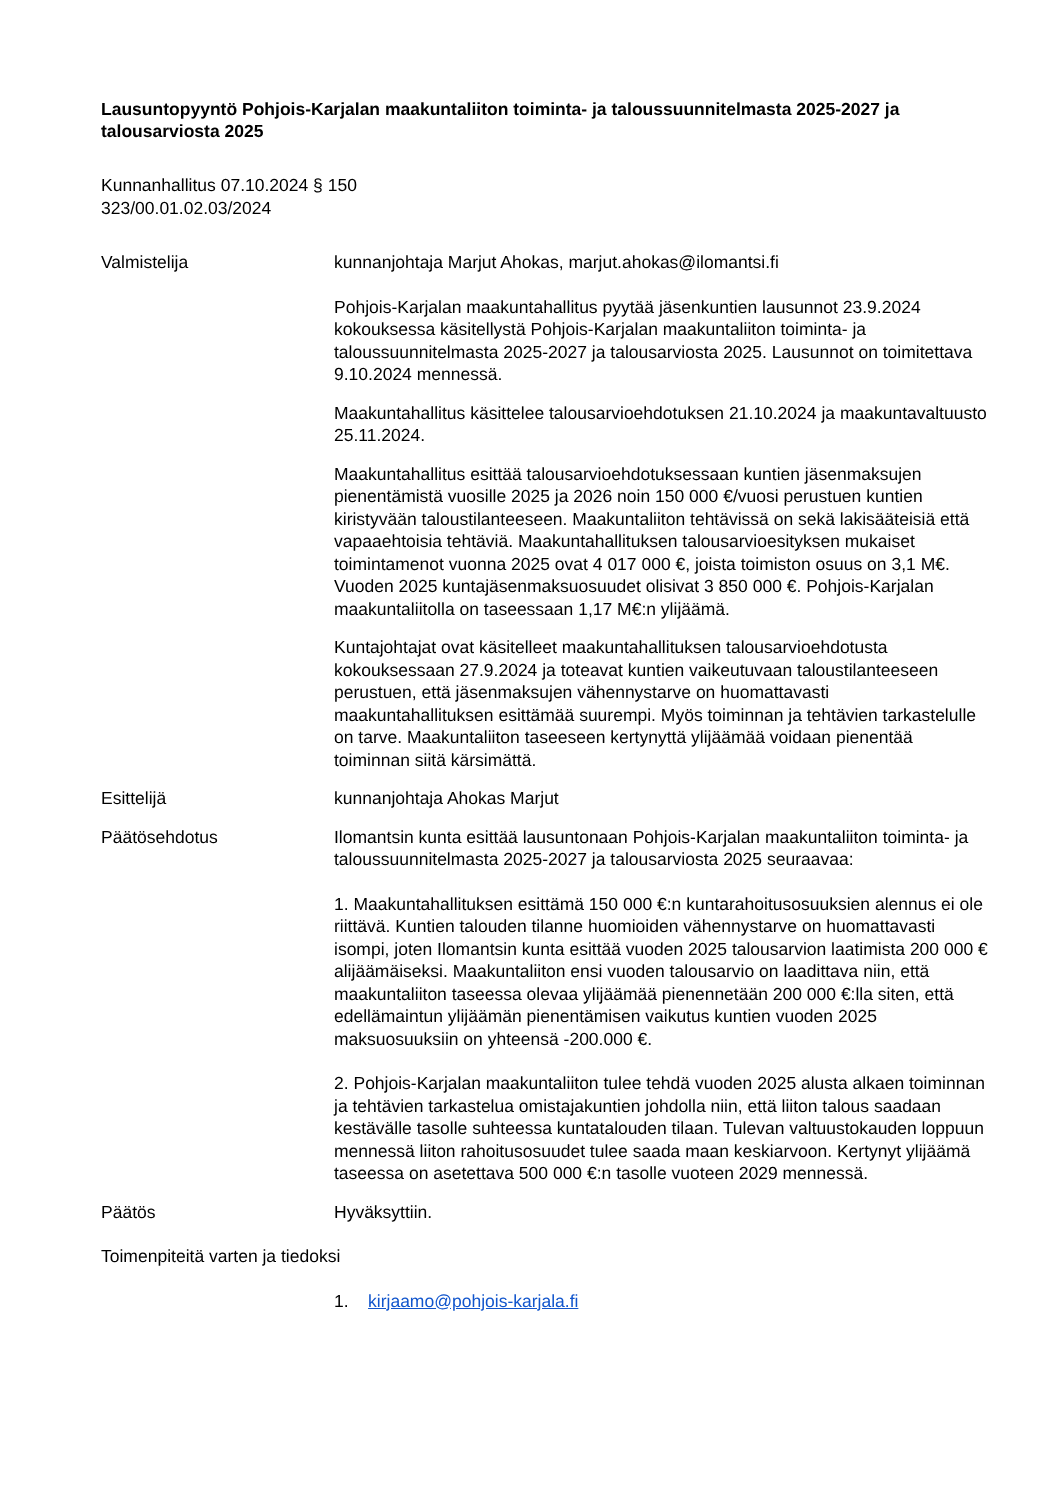Lausuntopyyntö Pohjois-Karjalan maakuntaliiton toiminta- ja taloussuunnitelmasta 2025-2027 ja talousarviosta 2025
Kunnanhallitus 07.10.2024 § 150
323/00.01.02.03/2024
Valmistelija kunnanjohtaja Marjut Ahokas, marjut.ahokas@ilomantsi.fi
Pohjois-Karjalan maakuntahallitus pyytää jäsenkuntien lausunnot 23.9.2024 kokouksessa käsitellystä Pohjois-Karjalan maakuntaliiton toiminta- ja taloussuunnitelmasta 2025-2027 ja talousarviosta 2025. Lausunnot on toimitettava 9.10.2024 mennessä.
Maakuntahallitus käsittelee talousarvioehdotuksen 21.10.2024 ja maakuntavaltuusto 25.11.2024.
Maakuntahallitus esittää talousarvioehdotuksessaan kuntien jäsenmaksujen pienentämistä vuosille 2025 ja 2026 noin 150 000 €/vuosi perustuen kuntien kiristyvään taloustilanteeseen. Maakuntaliiton tehtävissä on sekä lakisääteisiä että vapaaehtoisia tehtäviä. Maakuntahallituksen talousarvioesityksen mukaiset toimintamenot vuonna 2025 ovat 4 017 000 €, joista toimiston osuus on 3,1 M€. Vuoden 2025 kuntajäsenmaksuosuudet olisivat 3 850 000 €. Pohjois-Karjalan maakuntaliitolla on taseessaan 1,17 M€:n ylijäämä.
Kuntajohtajat ovat käsitelleet maakuntahallituksen talousarvioehdotusta kokouksessaan 27.9.2024 ja toteavat kuntien vaikeutuvaan taloustilanteeseen perustuen, että jäsenmaksujen vähennystarve on huomattavasti maakuntahallituksen esittämää suurempi. Myös toiminnan ja tehtävien tarkastelulle on tarve. Maakuntaliiton taseeseen kertynyttä ylijäämää voidaan pienentää toiminnan siitä kärsimättä.
Esittelijä kunnanjohtaja Ahokas Marjut
Päätösehdotus Ilomantsin kunta esittää lausuntonaan Pohjois-Karjalan maakuntaliiton toiminta- ja taloussuunnitelmasta 2025-2027 ja talousarviosta 2025 seuraavaa:
1. Maakuntahallituksen esittämä 150 000 €:n kuntarahoitusosuuksien alennus ei ole riittävä. Kuntien talouden tilanne huomioiden vähennystarve on huomattavasti isompi, joten Ilomantsin kunta esittää vuoden 2025 talousarvion laatimista 200 000 € alijäämäiseksi. Maakuntaliiton ensi vuoden talousarvio on laadittava niin, että maakuntaliiton taseessa olevaa ylijäämää pienennetään 200 000 €:lla siten, että edellämaintun ylijäämän pienentämisen vaikutus kuntien vuoden 2025 maksuosuuksiin on yhteensä -200.000 €.
2. Pohjois-Karjalan maakuntaliiton tulee tehdä vuoden 2025 alusta alkaen toiminnan ja tehtävien tarkastelua omistajakuntien johdolla niin, että liiton talous saadaan kestävälle tasolle suhteessa kuntatalouden tilaan. Tulevan valtuustokauden loppuun mennessä liiton rahoitusosuudet tulee saada maan keskiarvoon. Kertynyt ylijäämä taseessa on asetettava 500 000 €:n tasolle vuoteen 2029 mennessä.
Päätös Hyväksyttiin.
Toimenpiteitä varten ja tiedoksi
1. kirjaamo@pohjois-karjala.fi